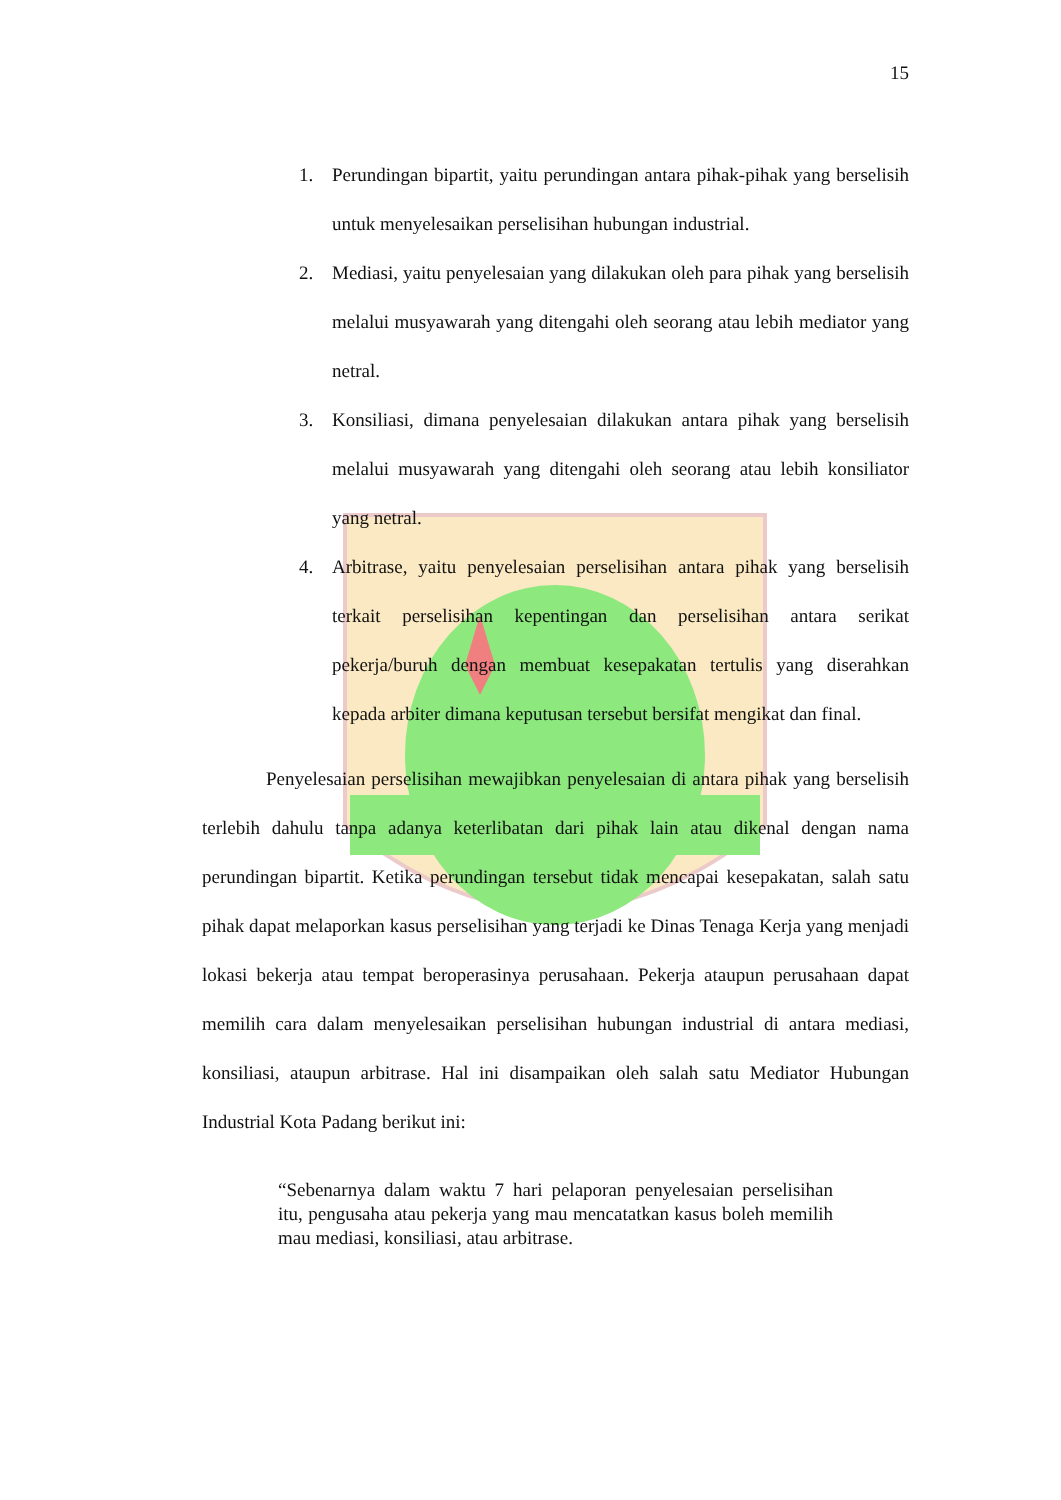15
1. Perundingan bipartit, yaitu perundingan antara pihak-pihak yang berselisih untuk menyelesaikan perselisihan hubungan industrial.
2. Mediasi, yaitu penyelesaian yang dilakukan oleh para pihak yang berselisih melalui musyawarah yang ditengahi oleh seorang atau lebih mediator yang netral.
3. Konsiliasi, dimana penyelesaian dilakukan antara pihak yang berselisih melalui musyawarah yang ditengahi oleh seorang atau lebih konsiliator yang netral.
4. Arbitrase, yaitu penyelesaian perselisihan antara pihak yang berselisih terkait perselisihan kepentingan dan perselisihan antara serikat pekerja/buruh dengan membuat kesepakatan tertulis yang diserahkan kepada arbiter dimana keputusan tersebut bersifat mengikat dan final.
Penyelesaian perselisihan mewajibkan penyelesaian di antara pihak yang berselisih terlebih dahulu tanpa adanya keterlibatan dari pihak lain atau dikenal dengan nama perundingan bipartit. Ketika perundingan tersebut tidak mencapai kesepakatan, salah satu pihak dapat melaporkan kasus perselisihan yang terjadi ke Dinas Tenaga Kerja yang menjadi lokasi bekerja atau tempat beroperasinya perusahaan. Pekerja ataupun perusahaan dapat memilih cara dalam menyelesaikan perselisihan hubungan industrial di antara mediasi, konsiliasi, ataupun arbitrase. Hal ini disampaikan oleh salah satu Mediator Hubungan Industrial Kota Padang berikut ini:
“Sebenarnya dalam waktu 7 hari pelaporan penyelesaian perselisihan itu, pengusaha atau pekerja yang mau mencatatkan kasus boleh memilih mau mediasi, konsiliasi, atau arbitrase.